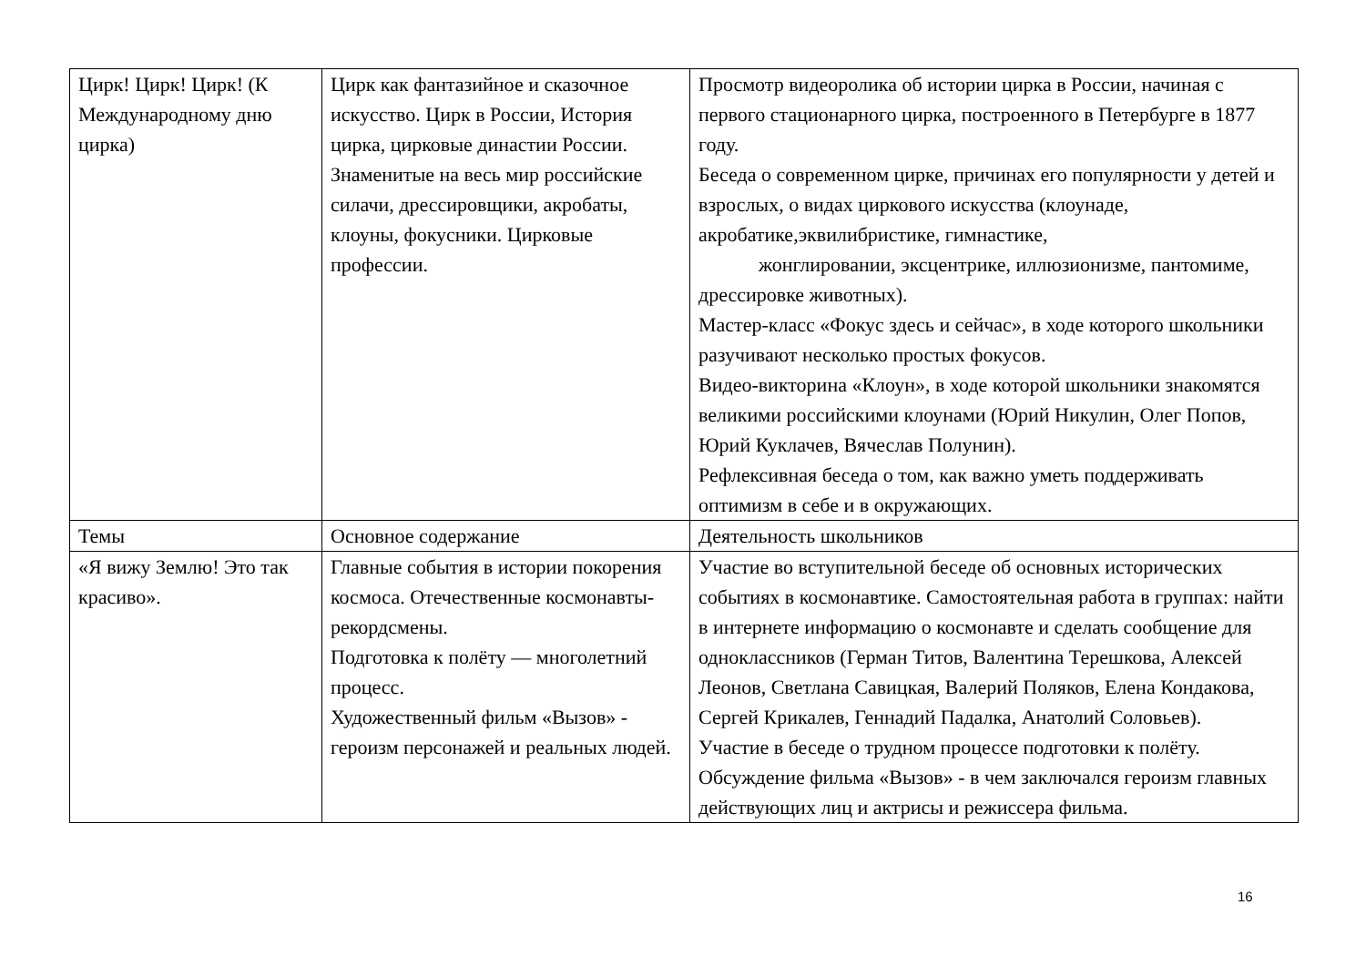| Цирк! Цирк! Цирк! (К Международному дню цирка) | Цирк как фантазийное и сказочное искусство. Цирк в России, История цирка, цирковые династии России. Знаменитые на весь мир российские силачи, дрессировщики, акробаты, клоуны, фокусники. Цирковые профессии. | Просмотр видеоролика об истории цирка в России, начиная с первого стационарного цирка, построенного в Петербурге в 1877 году. Беседа о современном цирке, причинах его популярности у детей и взрослых, о видах циркового искусства (клоунаде, акробатике,эквилибристике, гимнастике, жонглировании, эксцентрике, иллюзионизме, пантомиме, дрессировке животных). Мастер-класс «Фокус здесь и сейчас», в ходе которого школьники разучивают несколько простых фокусов. Видео-викторина «Клоун», в ходе которой школьники знакомятся великими российскими клоунами (Юрий Никулин, Олег Попов, Юрий Куклачев, Вячеслав Полунин). Рефлексивная беседа о том, как важно уметь поддерживать оптимизм в себе и в окружающих. |
| Темы | Основное содержание | Деятельность школьников |
| «Я вижу Землю! Это так красиво». | Главные события в истории покорения космоса. Отечественные космонавты-рекордсмены. Подготовка к полёту — многолетний процесс. Художественный фильм «Вызов» - героизм персонажей и реальных людей. | Участие во вступительной беседе об основных исторических событиях в космонавтике. Самостоятельная работа в группах: найти в интернете информацию о космонавте и сделать сообщение для одноклассников (Герман Титов, Валентина Терешкова, Алексей Леонов, Светлана Савицкая, Валерий Поляков, Елена Кондакова, Сергей Крикалев, Геннадий Падалка, Анатолий Соловьев). Участие в беседе о трудном процессе подготовки к полёту. Обсуждение фильма «Вызов» - в чем заключался героизм главных действующих лиц и актрисы и режиссера фильма. |
16